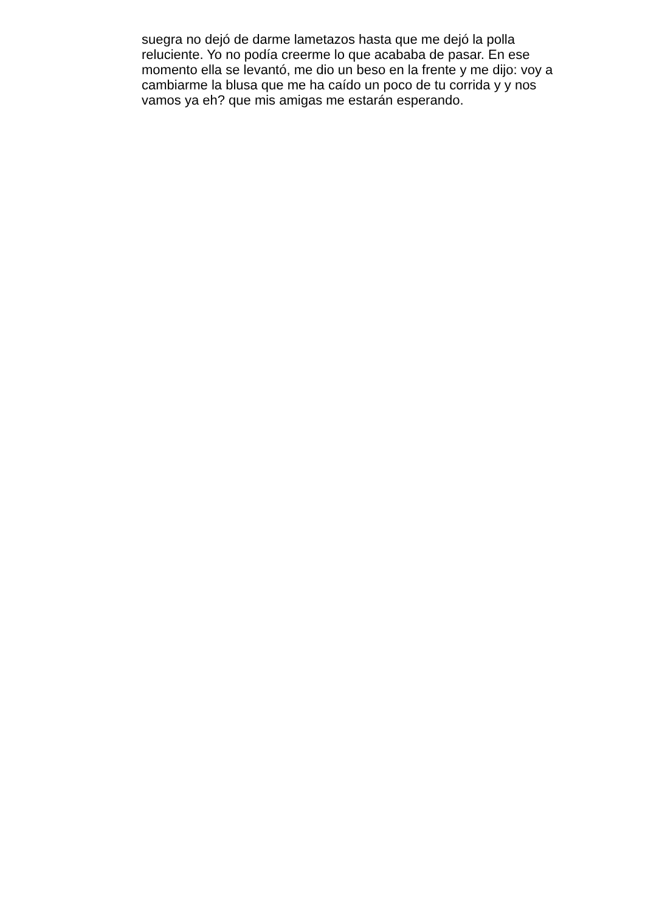suegra no dejó de darme lametazos hasta que me dejó la polla
reluciente. Yo no podía creerme lo que acababa de pasar. En ese
momento ella se levantó, me dio un beso en la frente y me dijo: voy a
cambiarme la blusa que me ha caído un poco de tu corrida y y nos
vamos ya eh? que mis amigas me estarán esperando.